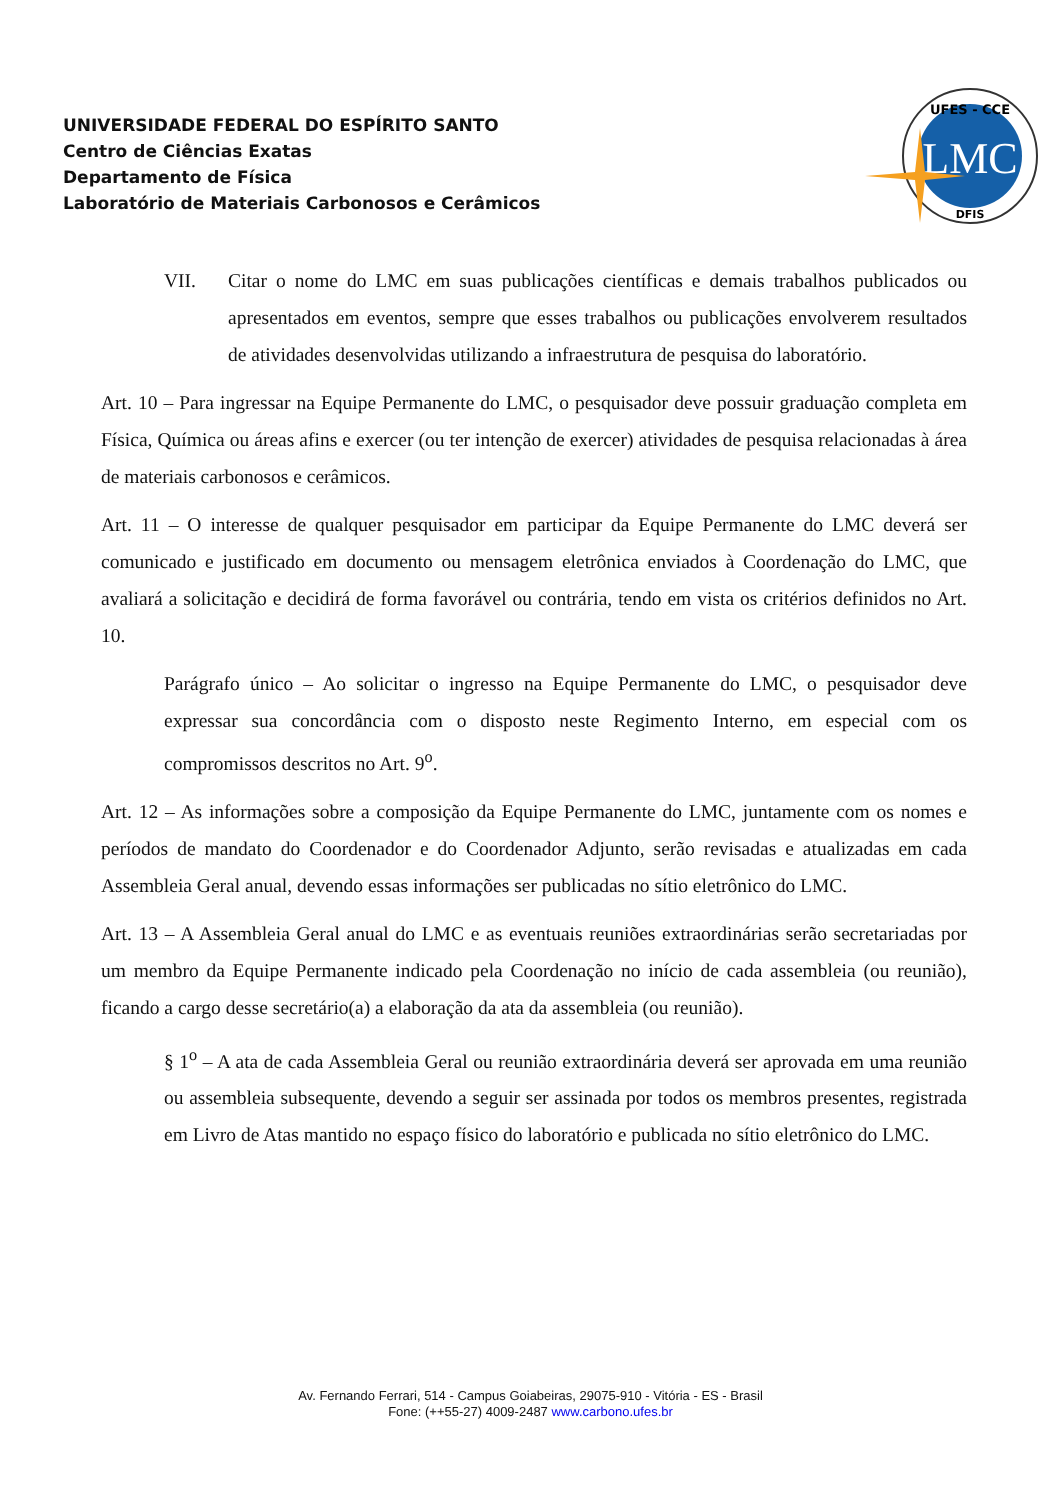UNIVERSIDADE FEDERAL DO ESPÍRITO SANTO
Centro de Ciências Exatas
Departamento de Física
Laboratório de Materiais Carbonosos e Cerâmicos
LMC
UFES - CCE
DFIS
VII. Citar o nome do LMC em suas publicações científicas e demais trabalhos publicados ou apresentados em eventos, sempre que esses trabalhos ou publicações envolverem resultados de atividades desenvolvidas utilizando a infraestrutura de pesquisa do laboratório.
Art. 10 – Para ingressar na Equipe Permanente do LMC, o pesquisador deve possuir graduação completa em Física, Química ou áreas afins e exercer (ou ter intenção de exercer) atividades de pesquisa relacionadas à área de materiais carbonosos e cerâmicos.
Art. 11 – O interesse de qualquer pesquisador em participar da Equipe Permanente do LMC deverá ser comunicado e justificado em documento ou mensagem eletrônica enviados à Coordenação do LMC, que avaliará a solicitação e decidirá de forma favorável ou contrária, tendo em vista os critérios definidos no Art. 10.
Parágrafo único – Ao solicitar o ingresso na Equipe Permanente do LMC, o pesquisador deve expressar sua concordância com o disposto neste Regimento Interno, em especial com os compromissos descritos no Art. 9<sup>o</sup>.
Art. 12 – As informações sobre a composição da Equipe Permanente do LMC, juntamente com os nomes e períodos de mandato do Coordenador e do Coordenador Adjunto, serão revisadas e atualizadas em cada Assembleia Geral anual, devendo essas informações ser publicadas no sítio eletrônico do LMC.
Art. 13 – A Assembleia Geral anual do LMC e as eventuais reuniões extraordinárias serão secretariadas por um membro da Equipe Permanente indicado pela Coordenação no início de cada assembleia (ou reunião), ficando a cargo desse secretário(a) a elaboração da ata da assembleia (ou reunião).
§ 1<sup>o</sup> – A ata de cada Assembleia Geral ou reunião extraordinária deverá ser aprovada em uma reunião ou assembleia subsequente, devendo a seguir ser assinada por todos os membros presentes, registrada em Livro de Atas mantido no espaço físico do laboratório e publicada no sítio eletrônico do LMC.
Av. Fernando Ferrari, 514 - Campus Goiabeiras, 29075-910 - Vitória - ES - Brasil
Fone: (++55-27) 4009-2487 www.carbono.ufes.br